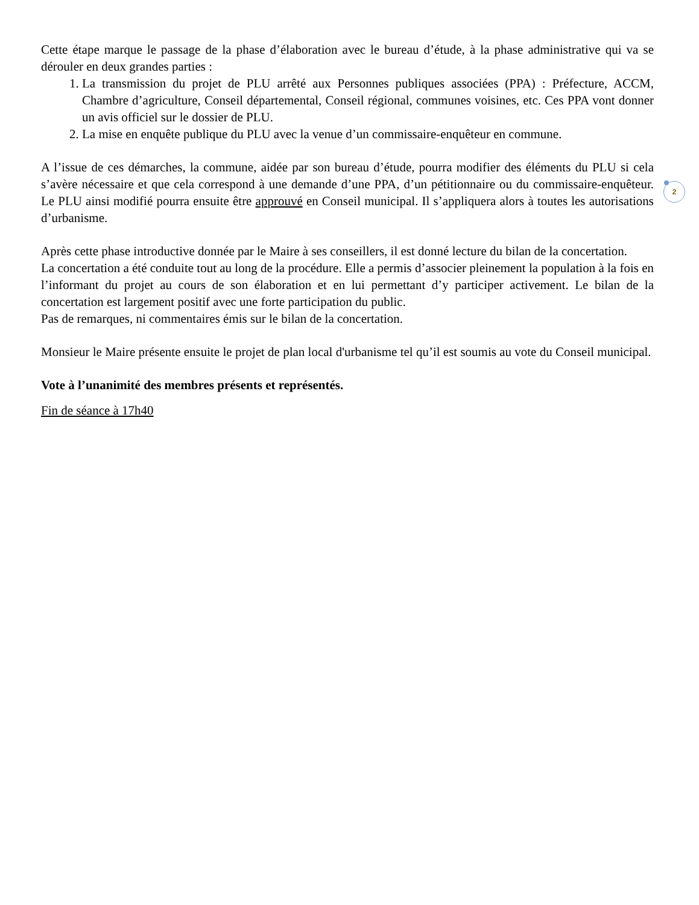Cette étape marque le passage de la phase d’élaboration avec le bureau d’étude, à la phase administrative qui va se dérouler en deux grandes parties :
1. La transmission du projet de PLU arrêté aux Personnes publiques associées (PPA) : Préfecture, ACCM, Chambre d’agriculture, Conseil départemental, Conseil régional, communes voisines, etc. Ces PPA vont donner un avis officiel sur le dossier de PLU.
2. La mise en enquête publique du PLU avec la venue d’un commissaire-enquêteur en commune.
A l’issue de ces démarches, la commune, aidée par son bureau d’étude, pourra modifier des éléments du PLU si cela s’avère nécessaire et que cela correspond à une demande d’une PPA, d’un pétitionnaire ou du commissaire-enquêteur. Le PLU ainsi modifié pourra ensuite être approuvé en Conseil municipal. Il s’appliquera alors à toutes les autorisations d’urbanisme.
Après cette phase introductive donnée par le Maire à ses conseillers, il est donné lecture du bilan de la concertation.
La concertation a été conduite tout au long de la procédure. Elle a permis d’associer pleinement la population à la fois en l’informant du projet au cours de son élaboration et en lui permettant d’y participer activement. Le bilan de la concertation est largement positif avec une forte participation du public.
Pas de remarques, ni commentaires émis sur le bilan de la concertation.
Monsieur le Maire présente ensuite le projet de plan local d'urbanisme tel qu’il est soumis au vote du Conseil municipal.
Vote à l’unanimité des membres présents et représentés.
Fin de séance à 17h40
2